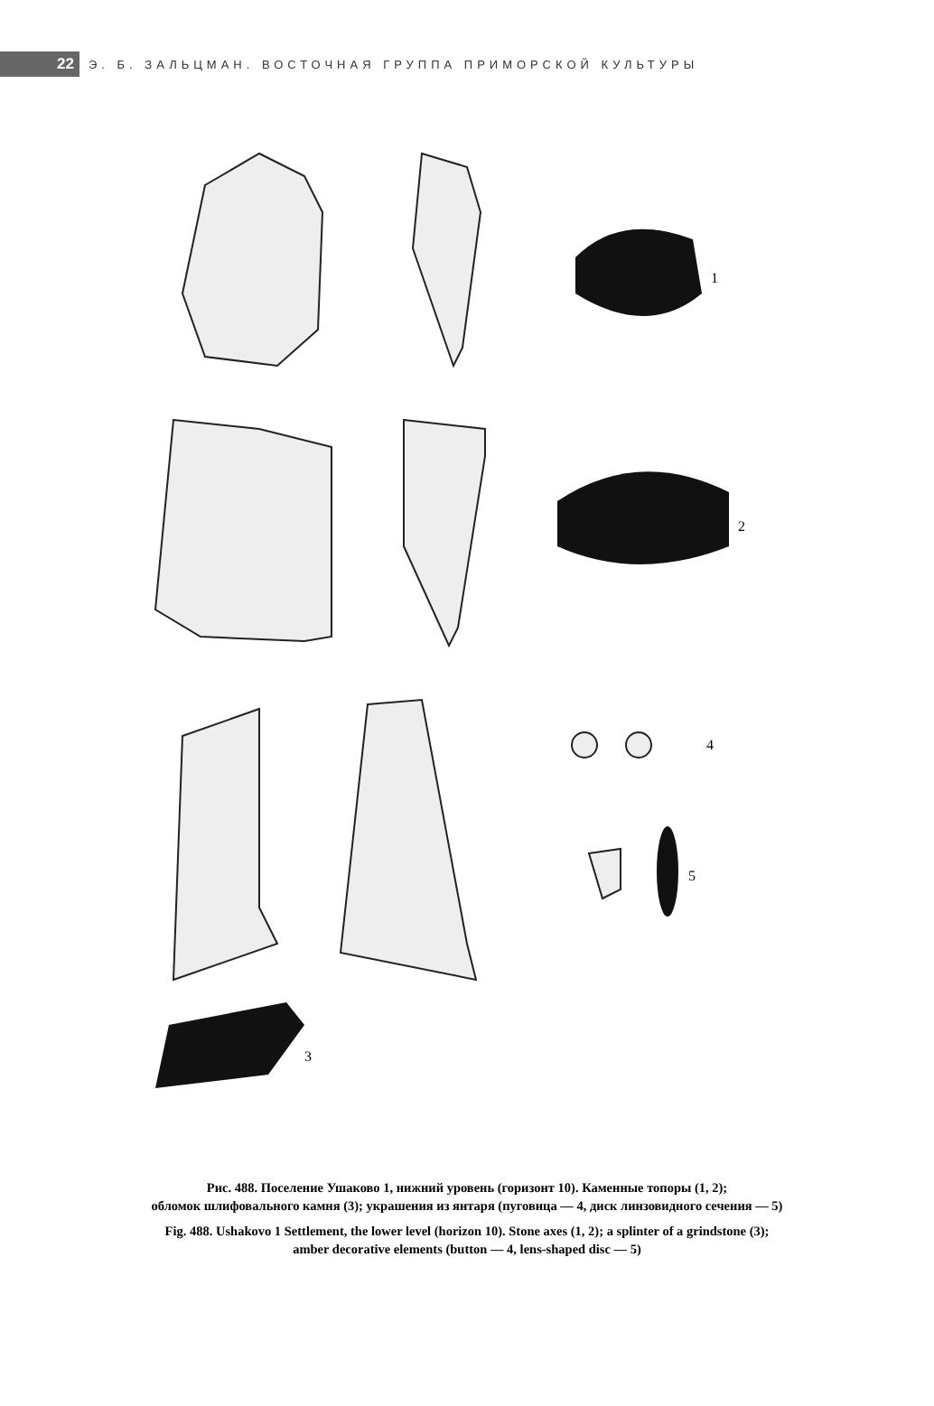22
Э. Б. ЗАЛЬЦМАН. ВОСТОЧНАЯ ГРУППА ПРИМОРСКОЙ КУЛЬТУРЫ
1
2
3
4
5
Рис. 488. Поселение Ушаково 1, нижний уровень (горизонт 10). Каменные топоры (1, 2);
обломок шлифовального камня (3); украшения из янтаря (пуговица — 4, диск линзовидного сечения — 5)
Fig. 488. Ushakovo 1 Settlement, the lower level (horizon 10). Stone axes (1, 2); a splinter of a grindstone (3);
amber decorative elements (button — 4, lens-shaped disc — 5)